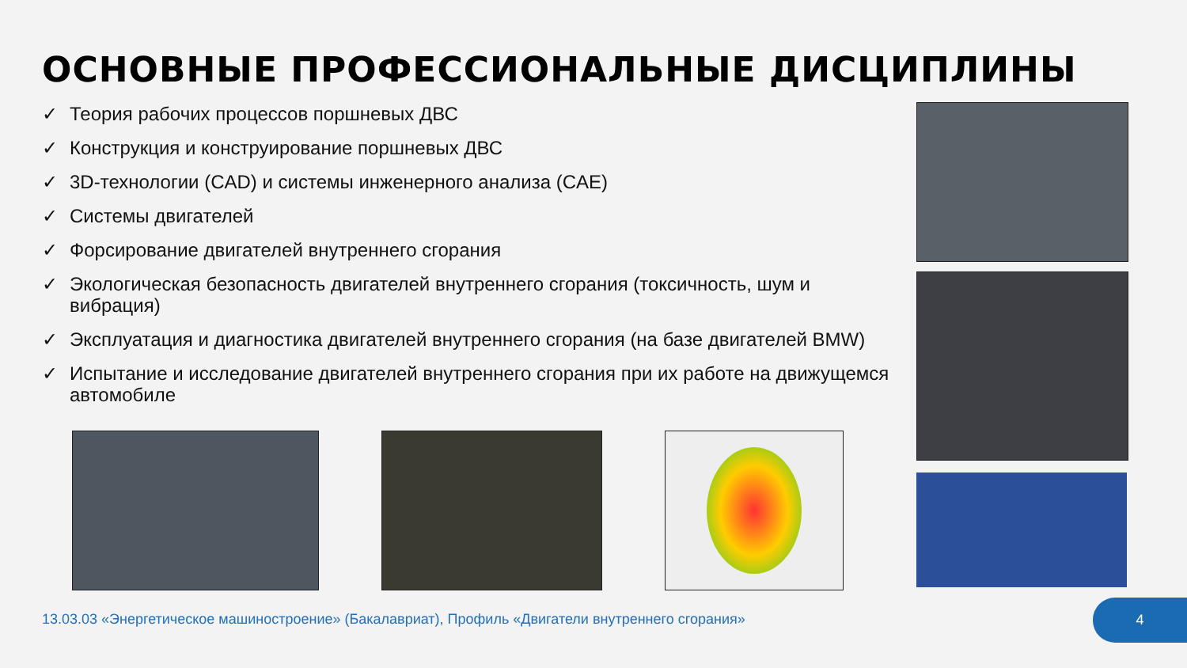ОСНОВНЫЕ ПРОФЕССИОНАЛЬНЫЕ ДИСЦИПЛИНЫ
✓ Теория рабочих процессов поршневых ДВС
✓ Конструкция и конструирование поршневых ДВС
✓ 3D-технологии (CAD) и системы инженерного анализа (CAE)
✓ Системы двигателей
✓ Форсирование двигателей внутреннего сгорания
✓ Экологическая безопасность двигателей внутреннего сгорания (токсичность, шум и вибрация)
✓ Эксплуатация и диагностика двигателей внутреннего сгорания (на базе двигателей BMW)
✓ Испытание и исследование двигателей внутреннего сгорания при их работе на движущемся автомобиле
13.03.03 «Энергетическое машиностроение» (Бакалавриат), Профиль «Двигатели внутреннего сгорания»
4